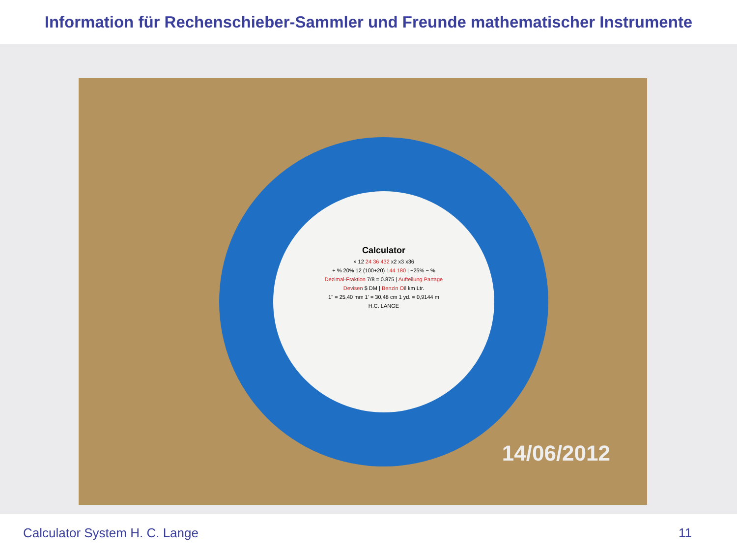Information für Rechenschieber-Sammler und Freunde mathematischer Instrumente
Calculator
× 12 24 36 432 x2 x3 x36
+ % 20% 12 (100+20) 144 180 | −25% − %
Dezimal-Fraktion 7/8 = 0.875 | Aufteilung Partage
Devisen $ DM | Benzin Oil km Ltr.
1" = 25,40 mm 1' = 30,48 cm 1 yd. = 0,9144 m
H.C. LANGE
14/06/2012
Calculator System H. C. Lange 11